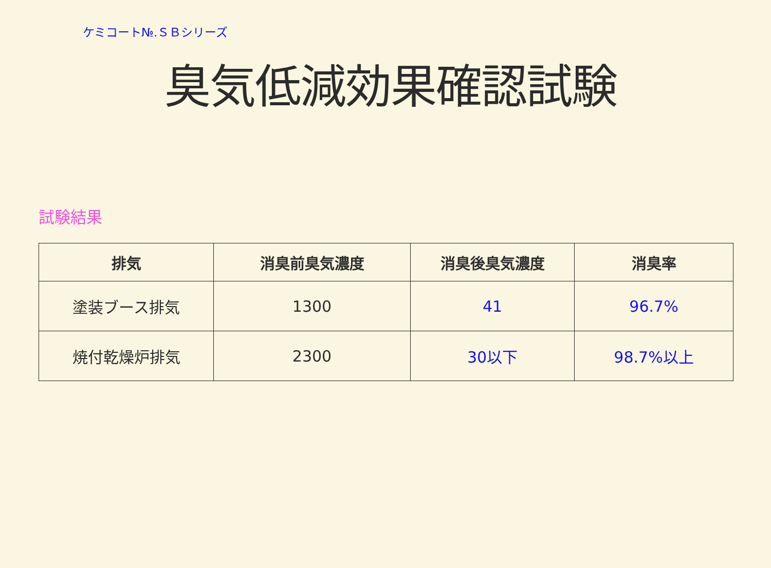ケミコート№.ＳＢシリーズ
臭気低減効果確認試験
試験結果
| 排気 | 消臭前臭気濃度 | 消臭後臭気濃度 | 消臭率 |
| --- | --- | --- | --- |
| 塗装ブース排気 | 1300 | 41 | 96.7% |
| 焼付乾燥炉排気 | 2300 | 30以下 | 98.7%以上 |